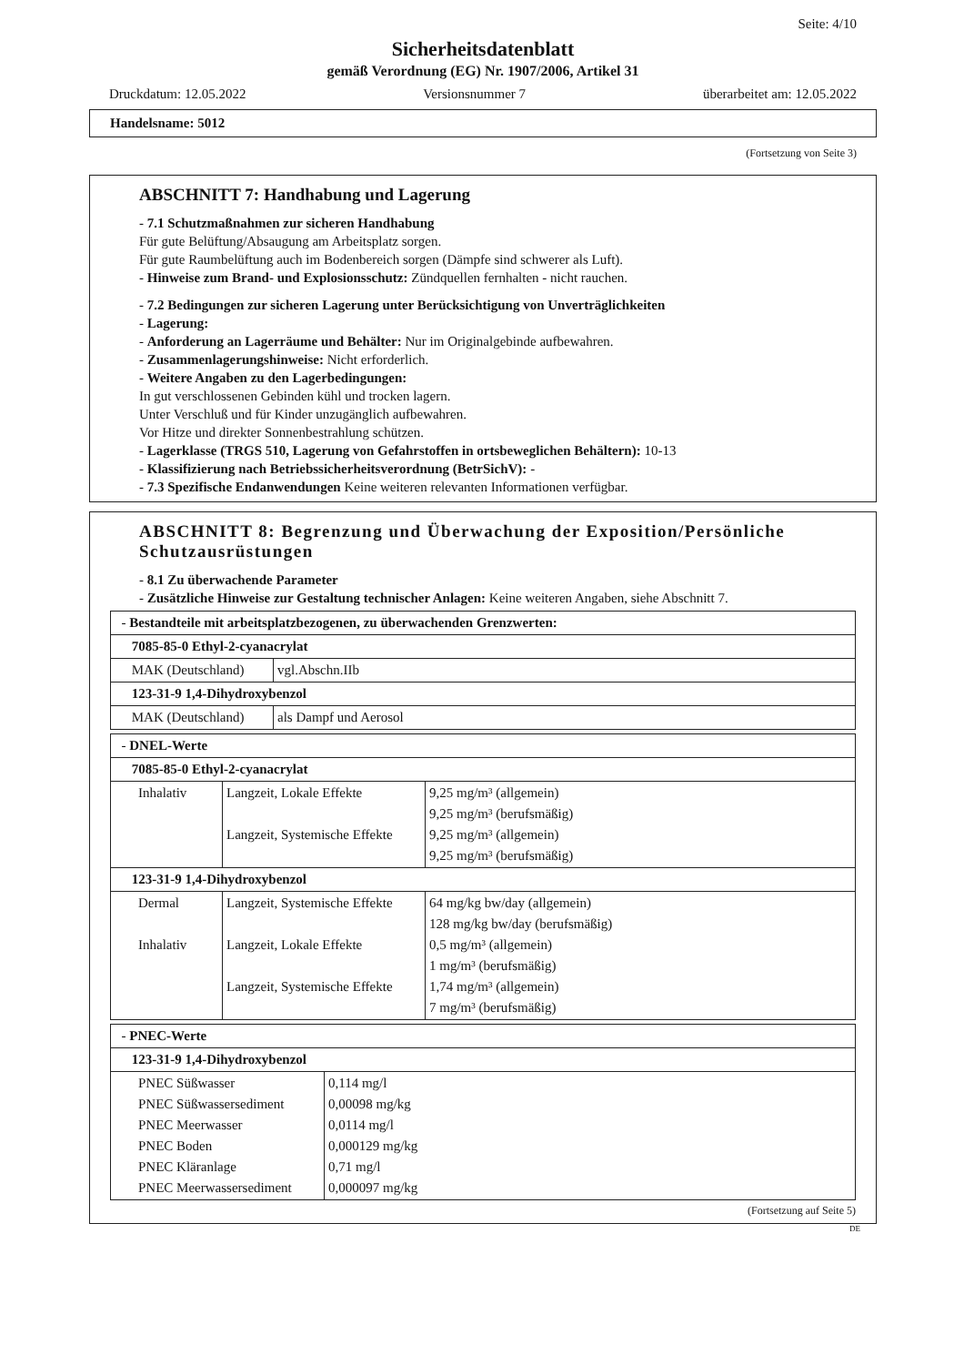Seite: 4/10
Sicherheitsdatenblatt
gemäß Verordnung (EG) Nr. 1907/2006, Artikel 31
Druckdatum: 12.05.2022 Versionsnummer 7 überarbeitet am: 12.05.2022
Handelsname: 5012
(Fortsetzung von Seite 3)
ABSCHNITT 7: Handhabung und Lagerung
- 7.1 Schutzmaßnahmen zur sicheren Handhabung
Für gute Belüftung/Absaugung am Arbeitsplatz sorgen.
Für gute Raumbelüftung auch im Bodenbereich sorgen (Dämpfe sind schwerer als Luft).
- Hinweise zum Brand- und Explosionsschutz: Zündquellen fernhalten - nicht rauchen.
- 7.2 Bedingungen zur sicheren Lagerung unter Berücksichtigung von Unverträglichkeiten
- Lagerung:
- Anforderung an Lagerräume und Behälter: Nur im Originalgebinde aufbewahren.
- Zusammenlagerungshinweise: Nicht erforderlich.
- Weitere Angaben zu den Lagerbedingungen:
In gut verschlossenen Gebinden kühl und trocken lagern.
Unter Verschluß und für Kinder unzugänglich aufbewahren.
Vor Hitze und direkter Sonnenbestrahlung schützen.
- Lagerklasse (TRGS 510, Lagerung von Gefahrstoffen in ortsbeweglichen Behältern): 10-13
- Klassifizierung nach Betriebssicherheitsverordnung (BetrSichV): -
- 7.3 Spezifische Endanwendungen Keine weiteren relevanten Informationen verfügbar.
ABSCHNITT 8: Begrenzung und Überwachung der Exposition/Persönliche Schutzausrüstungen
- 8.1 Zu überwachende Parameter
- Zusätzliche Hinweise zur Gestaltung technischer Anlagen: Keine weiteren Angaben, siehe Abschnitt 7.
| - Bestandteile mit arbeitsplatzbezogenen, zu überwachenden Grenzwerten: | |
| 7085-85-0 Ethyl-2-cyanacrylat | |
| MAK (Deutschland) | vgl.Abschn.IIb |
| 123-31-9 1,4-Dihydroxybenzol | |
| MAK (Deutschland) | als Dampf und Aerosol |
| - DNEL-Werte | | |
| 7085-85-0 Ethyl-2-cyanacrylat | | |
| Inhalativ | Langzeit, Lokale Effekte Langzeit, Systemische Effekte | 9,25 mg/m³ (allgemein) 9,25 mg/m³ (berufsmäßig) 9,25 mg/m³ (allgemein) 9,25 mg/m³ (berufsmäßig) |
| 123-31-9 1,4-Dihydroxybenzol | | |
| Dermal Inhalativ | Langzeit, Systemische Effekte Langzeit, Lokale Effekte Langzeit, Systemische Effekte | 64 mg/kg bw/day (allgemein) 128 mg/kg bw/day (berufsmäßig) 0,5 mg/m³ (allgemein) 1 mg/m³ (berufsmäßig) 1,74 mg/m³ (allgemein) 7 mg/m³ (berufsmäßig) |
| - PNEC-Werte | |
| 123-31-9 1,4-Dihydroxybenzol | |
| PNEC Süßwasser PNEC Süßwassersediment PNEC Meerwasser PNEC Boden PNEC Kläranlage PNEC Meerwassersediment | 0,114 mg/l 0,00098 mg/kg 0,0114 mg/l 0,000129 mg/kg 0,71 mg/l 0,000097 mg/kg |
(Fortsetzung auf Seite 5)
DE